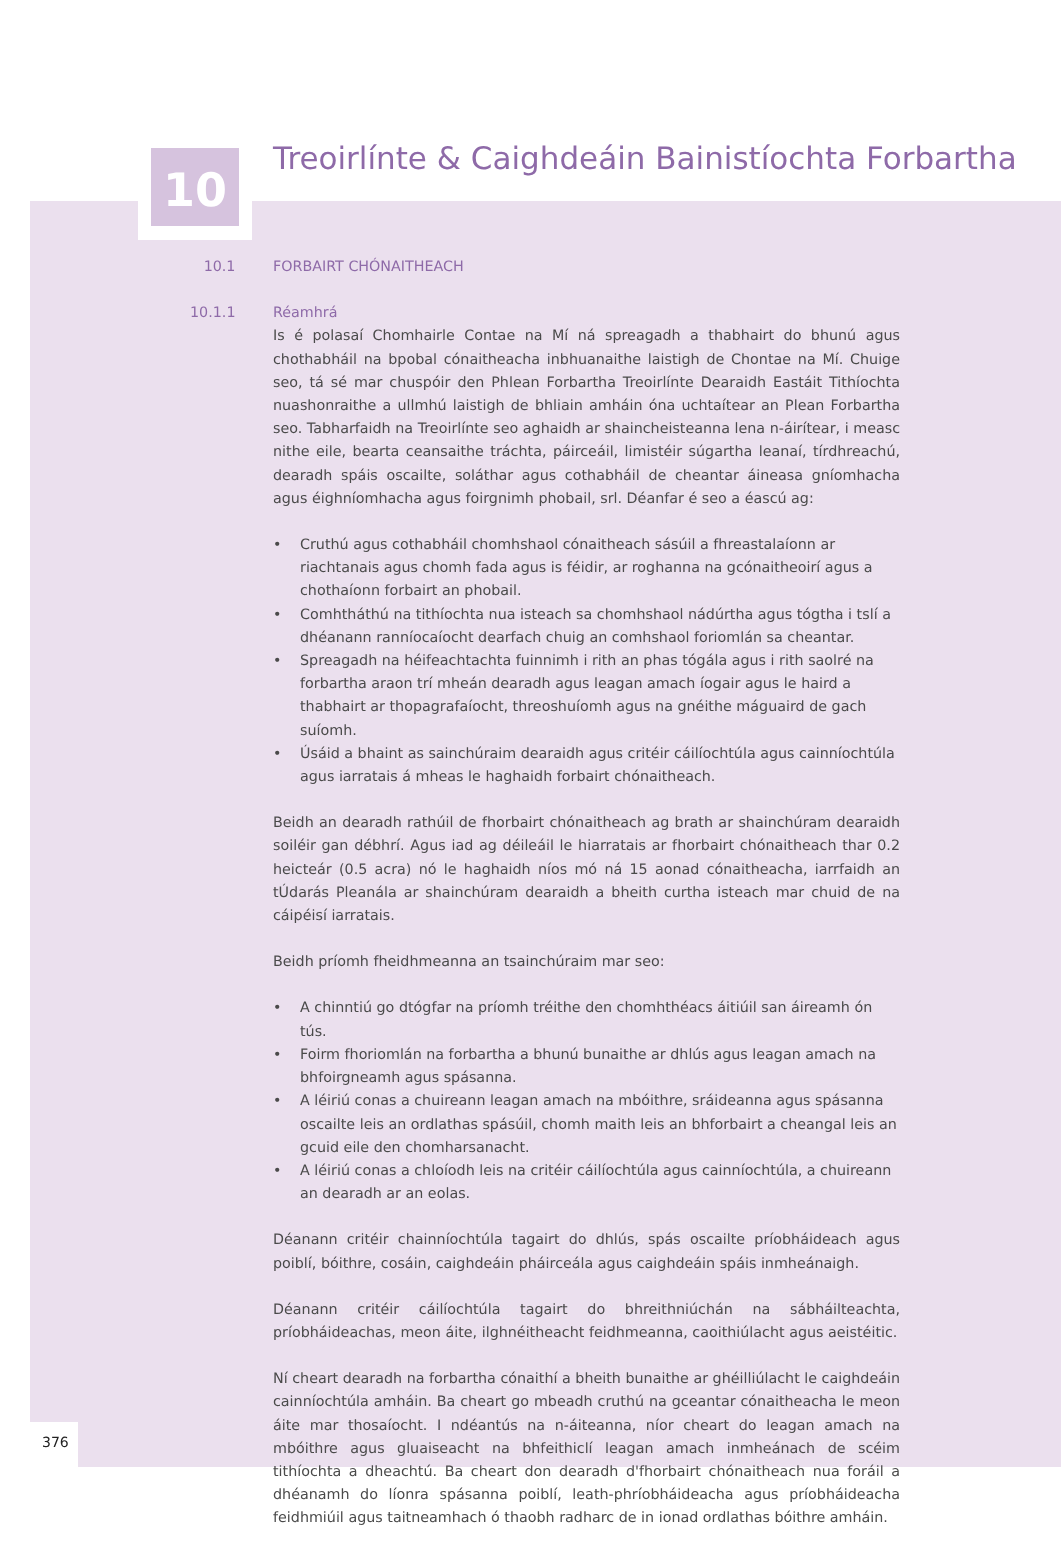10
Treoirlínte & Caighdeáin Bainistíochta Forbartha
10.1 FORBAIRT CHÓNAITHEACH
10.1.1 Réamhrá
Is é polasaí Chomhairle Contae na Mí ná spreagadh a thabhairt do bhunú agus chothabháil na bpobal cónaitheacha inbhuanaithe laistigh de Chontae na Mí. Chuige seo, tá sé mar chuspóir den Phlean Forbartha Treoirlínte Dearaidh Eastáit Tithíochta nuashonraithe a ullmhú laistigh de bhliain amháin óna uchtaítear an Plean Forbartha seo. Tabharfaidh na Treoirlínte seo aghaidh ar shaincheisteanna lena n-áirítear, i measc nithe eile, bearta ceansaithe tráchta, páirceáil, limistéir súgartha leanaí, tírdhreachú, dearadh spáis oscailte, soláthar agus cothabháil de cheantar áineasa gníomhacha agus éighníomhacha agus foirgnimh phobail, srl. Déanfar é seo a éascú ag:
• Cruthú agus cothabháil chomhshaol cónaitheach sásúil a fhreastalaíonn ar riachtanais agus chomh fada agus is féidir, ar roghanna na gcónaitheoirí agus a chothaíonn forbairt an phobail.
• Comhtháthú na tithíochta nua isteach sa chomhshaol nádúrtha agus tógtha i tslí a dhéanann ranníocaíocht dearfach chuig an comhshaol foriomlán sa cheantar.
• Spreagadh na héifeachtachta fuinnimh i rith an phas tógála agus i rith saolré na forbartha araon trí mheán dearadh agus leagan amach íogair agus le haird a thabhairt ar thopagrafaíocht, threoshuíomh agus na gnéithe máguaird de gach suíomh.
• Úsáid a bhaint as sainchúraim dearaidh agus critéir cáilíochtúla agus cainníochtúla agus iarratais á mheas le haghaidh forbairt chónaitheach.
Beidh an dearadh rathúil de fhorbairt chónaitheach ag brath ar shainchúram dearaidh soiléir gan débhrí. Agus iad ag déileáil le hiarratais ar fhorbairt chónaitheach thar 0.2 heicteár (0.5 acra) nó le haghaidh níos mó ná 15 aonad cónaitheacha, iarrfaidh an tÚdarás Pleanála ar shainchúram dearaidh a bheith curtha isteach mar chuid de na cáipéisí iarratais.
Beidh príomh fheidhmeanna an tsainchúraim mar seo:
• A chinntiú go dtógfar na príomh tréithe den chomhthéacs áitiúil san áireamh ón tús.
• Foirm fhoriomlán na forbartha a bhunú bunaithe ar dhlús agus leagan amach na bhfoirgneamh agus spásanna.
• A léiriú conas a chuireann leagan amach na mbóithre, sráideanna agus spásanna oscailte leis an ordlathas spásúil, chomh maith leis an bhforbairt a cheangal leis an gcuid eile den chomharsanacht.
• A léiriú conas a chloíodh leis na critéir cáilíochtúla agus cainníochtúla, a chuireann an dearadh ar an eolas.
Déanann critéir chainníochtúla tagairt do dhlús, spás oscailte príobháideach agus poiblí, bóithre, cosáin, caighdeáin pháirceála agus caighdeáin spáis inmheánaigh.
Déanann critéir cáilíochtúla tagairt do bhreithniúchán na sábháilteachta, príobháideachas, meon áite, ilghnéitheacht feidhmeanna, caoithiúlacht agus aeistéitic.
Ní cheart dearadh na forbartha cónaithí a bheith bunaithe ar ghéilliúlacht le caighdeáin cainníochtúla amháin. Ba cheart go mbeadh cruthú na gceantar cónaitheacha le meon áite mar thosaíocht. I ndéantús na n-áiteanna, níor cheart do leagan amach na mbóithre agus gluaiseacht na bhfeithiclí leagan amach inmheánach de scéim tithíochta a dheachtú. Ba cheart don dearadh d'fhorbairt chónaitheach nua foráil a dhéanamh do líonra spásanna poiblí, leath-phríobháideacha agus príobháideacha feidhmiúil agus taitneamhach ó thaobh radharc de in ionad ordlathas bóithre amháin.
376